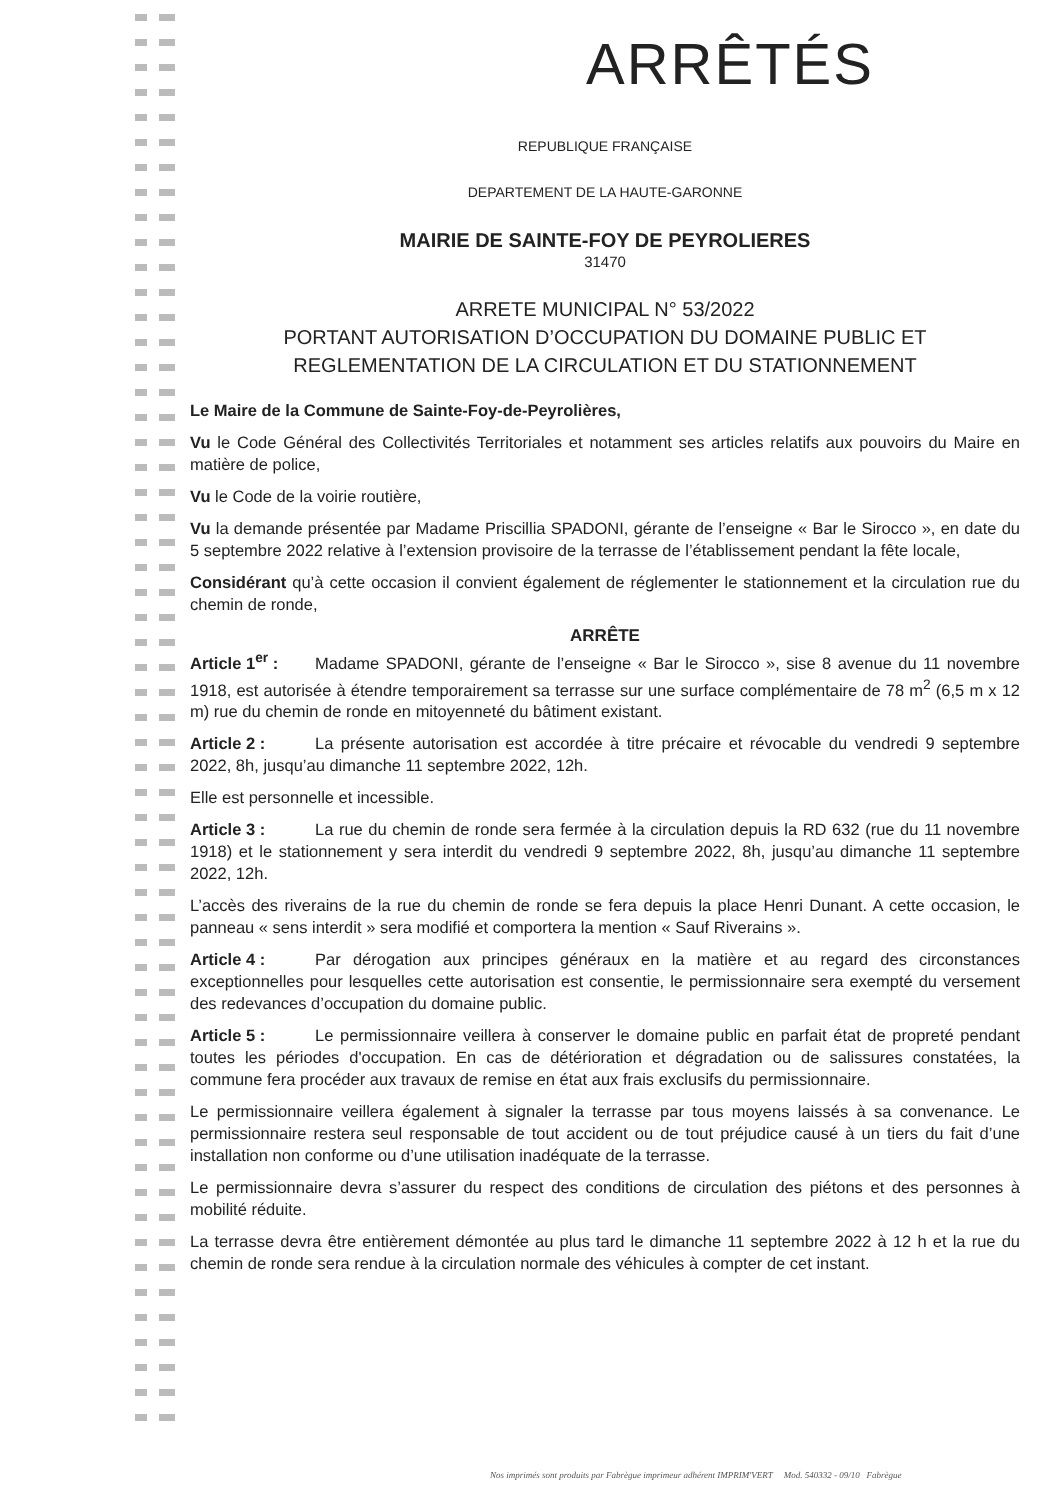ARRÊTÉS
REPUBLIQUE FRANÇAISE
DEPARTEMENT DE LA HAUTE-GARONNE
MAIRIE DE SAINTE-FOY DE PEYROLIERES
31470
ARRETE MUNICIPAL N° 53/2022
PORTANT AUTORISATION D’OCCUPATION DU DOMAINE PUBLIC ET
REGLEMENTATION DE LA CIRCULATION ET DU STATIONNEMENT
Le Maire de la Commune de Sainte-Foy-de-Peyrolières,
Vu le Code Général des Collectivités Territoriales et notamment ses articles relatifs aux pouvoirs du Maire en matière de police,
Vu le Code de la voirie routière,
Vu la demande présentée par Madame Priscillia SPADONI, gérante de l’enseigne « Bar le Sirocco », en date du 5 septembre 2022 relative à l’extension provisoire de la terrasse de l’établissement pendant la fête locale,
Considérant qu’à cette occasion il convient également de réglementer le stationnement et la circulation rue du chemin de ronde,
ARRÊTE
Article 1<sup>er</sup> : Madame SPADONI, gérante de l’enseigne « Bar le Sirocco », sise 8 avenue du 11 novembre 1918, est autorisée à étendre temporairement sa terrasse sur une surface complémentaire de 78 m<sup>2</sup> (6,5 m x 12 m) rue du chemin de ronde en mitoyenneté du bâtiment existant.
Article 2 : La présente autorisation est accordée à titre précaire et révocable du vendredi 9 septembre 2022, 8h, jusqu’au dimanche 11 septembre 2022, 12h.
Elle est personnelle et incessible.
Article 3 : La rue du chemin de ronde sera fermée à la circulation depuis la RD 632 (rue du 11 novembre 1918) et le stationnement y sera interdit du vendredi 9 septembre 2022, 8h, jusqu’au dimanche 11 septembre 2022, 12h.
L’accès des riverains de la rue du chemin de ronde se fera depuis la place Henri Dunant. A cette occasion, le panneau « sens interdit » sera modifié et comportera la mention « Sauf Riverains ».
Article 4 : Par dérogation aux principes généraux en la matière et au regard des circonstances exceptionnelles pour lesquelles cette autorisation est consentie, le permissionnaire sera exempté du versement des redevances d’occupation du domaine public.
Article 5 : Le permissionnaire veillera à conserver le domaine public en parfait état de propreté pendant toutes les périodes d'occupation. En cas de détérioration et dégradation ou de salissures constatées, la commune fera procéder aux travaux de remise en état aux frais exclusifs du permissionnaire.
Le permissionnaire veillera également à signaler la terrasse par tous moyens laissés à sa convenance. Le permissionnaire restera seul responsable de tout accident ou de tout préjudice causé à un tiers du fait d’une installation non conforme ou d’une utilisation inadéquate de la terrasse.
Le permissionnaire devra s’assurer du respect des conditions de circulation des piétons et des personnes à mobilité réduite.
La terrasse devra être entièrement démontée au plus tard le dimanche 11 septembre 2022 à 12 h et la rue du chemin de ronde sera rendue à la circulation normale des véhicules à compter de cet instant.
Nos imprimés sont produits par Fabrègue imprimeur adhérent IMPRIM'VERT Mod. 540332 - 09/10 Fabrègue